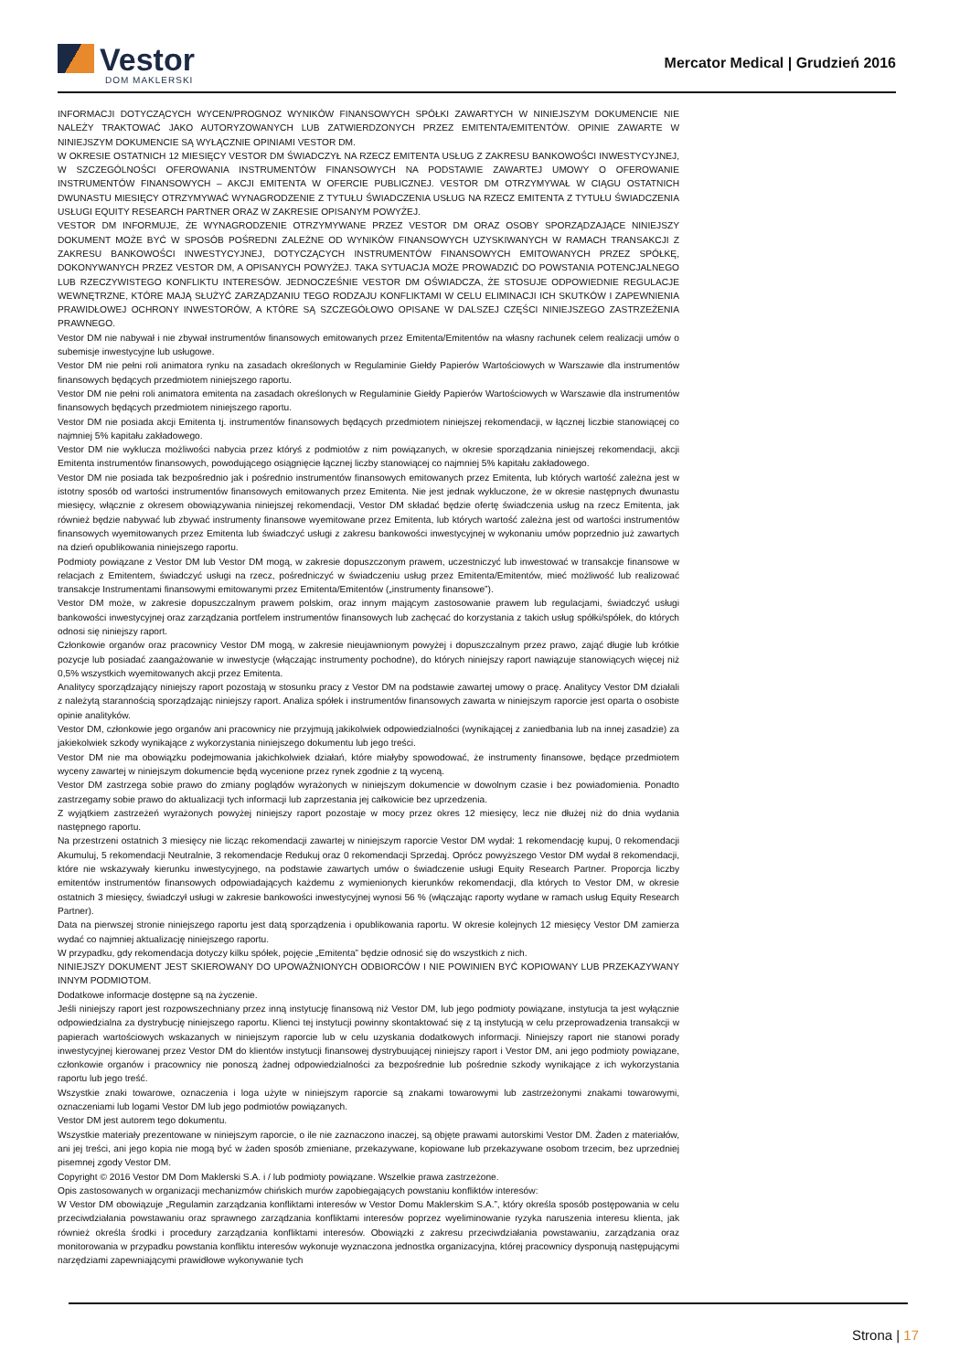Vestor
DOM MAKLERSKI
Mercator Medical | Grudzień 2016
INFORMACJI DOTYCZĄCYCH WYCEN/PROGNOZ WYNIKÓW FINANSOWYCH SPÓŁKI ZAWARTYCH W NINIEJSZYM DOKUMENCIE NIE NALEŻY TRAKTOWAĆ JAKO AUTORYZOWANYCH LUB ZATWIERDZONYCH PRZEZ EMITENTA/EMITENTÓW. OPINIE ZAWARTE W NINIEJSZYM DOKUMENCIE SĄ WYŁĄCZNIE OPINIAMI VESTOR DM.
W OKRESIE OSTATNICH 12 MIESIĘCY VESTOR DM ŚWIADCZYŁ NA RZECZ EMITENTA USŁUG Z ZAKRESU BANKOWOŚCI INWESTYCYJNEJ, W SZCZEGÓLNOŚCI OFEROWANIA INSTRUMENTÓW FINANSOWYCH NA PODSTAWIE ZAWARTEJ UMOWY O OFEROWANIE INSTRUMENTÓW FINANSOWYCH – AKCJI EMITENTA W OFERCIE PUBLICZNEJ. VESTOR DM OTRZYMYWAŁ W CIĄGU OSTATNICH DWUNASTU MIESIĘCY OTRZYMYWAĆ WYNAGRODZENIE Z TYTUŁU ŚWIADCZENIA USŁUG NA RZECZ EMITENTA Z TYTUŁU ŚWIADCZENIA USŁUGI EQUITY RESEARCH PARTNER ORAZ W ZAKRESIE OPISANYM POWYŻEJ.
VESTOR DM INFORMUJE, ŻE WYNAGRODZENIE OTRZYMYWANE PRZEZ VESTOR DM ORAZ OSOBY SPORZĄDZAJĄCE NINIEJSZY DOKUMENT MOŻE BYĆ W SPOSÓB POŚREDNI ZALEŻNE OD WYNIKÓW FINANSOWYCH UZYSKIWANYCH W RAMACH TRANSAKCJI Z ZAKRESU BANKOWOŚCI INWESTYCYJNEJ, DOTYCZĄCYCH INSTRUMENTÓW FINANSOWYCH EMITOWANYCH PRZEZ SPÓŁKĘ, DOKONYWANYCH PRZEZ VESTOR DM, A OPISANYCH POWYŻEJ. TAKA SYTUACJA MOŻE PROWADZIĆ DO POWSTANIA POTENCJALNEGO LUB RZECZYWISTEGO KONFLIKTU INTERESÓW. JEDNOCZEŚNIE VESTOR DM OŚWIADCZA, ŻE STOSUJE ODPOWIEDNIE REGULACJE WEWNĘTRZNE, KTÓRE MAJĄ SŁUŻYĆ ZARZĄDZANIU TEGO RODZAJU KONFLIKTAMI W CELU ELIMINACJI ICH SKUTKÓW I ZAPEWNIENIA PRAWIDŁOWEJ OCHRONY INWESTORÓW, A KTÓRE SĄ SZCZEGÓŁOWO OPISANE W DALSZEJ CZĘŚCI NINIEJSZEGO ZASTRZEŻENIA PRAWNEGO.
Vestor DM nie nabywał i nie zbywał instrumentów finansowych emitowanych przez Emitenta/Emitentów na własny rachunek celem realizacji umów o subemisje inwestycyjne lub usługowe.
Vestor DM nie pełni roli animatora rynku na zasadach określonych w Regulaminie Giełdy Papierów Wartościowych w Warszawie dla instrumentów finansowych będących przedmiotem niniejszego raportu.
Vestor DM nie pełni roli animatora emitenta na zasadach określonych w Regulaminie Giełdy Papierów Wartościowych w Warszawie dla instrumentów finansowych będących przedmiotem niniejszego raportu.
Vestor DM nie posiada akcji Emitenta tj. instrumentów finansowych będących przedmiotem niniejszej rekomendacji, w łącznej liczbie stanowiącej co najmniej 5% kapitału zakładowego.
Vestor DM nie wyklucza możliwości nabycia przez któryś z podmiotów z nim powiązanych, w okresie sporządzania niniejszej rekomendacji, akcji Emitenta instrumentów finansowych, powodującego osiągnięcie łącznej liczby stanowiącej co najmniej 5% kapitału zakładowego.
Vestor DM nie posiada tak bezpośrednio jak i pośrednio instrumentów finansowych emitowanych przez Emitenta, lub których wartość zależna jest w istotny sposób od wartości instrumentów finansowych emitowanych przez Emitenta. Nie jest jednak wykluczone, że w okresie następnych dwunastu miesięcy, włącznie z okresem obowiązywania niniejszej rekomendacji, Vestor DM składać będzie ofertę świadczenia usług na rzecz Emitenta, jak również będzie nabywać lub zbywać instrumenty finansowe wyemitowane przez Emitenta, lub których wartość zależna jest od wartości instrumentów finansowych wyemitowanych przez Emitenta lub świadczyć usługi z zakresu bankowości inwestycyjnej w wykonaniu umów poprzednio już zawartych na dzień opublikowania niniejszego raportu.
Podmioty powiązane z Vestor DM lub Vestor DM mogą, w zakresie dopuszczonym prawem, uczestniczyć lub inwestować w transakcje finansowe w relacjach z Emitentem, świadczyć usługi na rzecz, pośredniczyć w świadczeniu usług przez Emitenta/Emitentów, mieć możliwość lub realizować transakcje Instrumentami finansowymi emitowanymi przez Emitenta/Emitentów („instrumenty finansowe”).
Vestor DM może, w zakresie dopuszczalnym prawem polskim, oraz innym mającym zastosowanie prawem lub regulacjami, świadczyć usługi bankowości inwestycyjnej oraz zarządzania portfelem instrumentów finansowych lub zachęcać do korzystania z takich usług spółki/spółek, do których odnosi się niniejszy raport.
Członkowie organów oraz pracownicy Vestor DM mogą, w zakresie nieujawnionym powyżej i dopuszczalnym przez prawo, zająć długie lub krótkie pozycje lub posiadać zaangażowanie w inwestycje (włączając instrumenty pochodne), do których niniejszy raport nawiązuje stanowiących więcej niż 0,5% wszystkich wyemitowanych akcji przez Emitenta.
Analitycy sporządzający niniejszy raport pozostają w stosunku pracy z Vestor DM na podstawie zawartej umowy o pracę. Analitycy Vestor DM działali z należytą starannością sporządzając niniejszy raport. Analiza spółek i instrumentów finansowych zawarta w niniejszym raporcie jest oparta o osobiste opinie analityków.
Vestor DM, członkowie jego organów ani pracownicy nie przyjmują jakikolwiek odpowiedzialności (wynikającej z zaniedbania lub na innej zasadzie) za jakiekolwiek szkody wynikające z wykorzystania niniejszego dokumentu lub jego treści.
Vestor DM nie ma obowiązku podejmowania jakichkolwiek działań, które miałyby spowodować, że instrumenty finansowe, będące przedmiotem wyceny zawartej w niniejszym dokumencie będą wycenione przez rynek zgodnie z tą wyceną.
Vestor DM zastrzega sobie prawo do zmiany poglądów wyrażonych w niniejszym dokumencie w dowolnym czasie i bez powiadomienia. Ponadto zastrzegamy sobie prawo do aktualizacji tych informacji lub zaprzestania jej całkowicie bez uprzedzenia.
Z wyjątkiem zastrzeżeń wyrażonych powyżej niniejszy raport pozostaje w mocy przez okres 12 miesięcy, lecz nie dłużej niż do dnia wydania następnego raportu.
Na przestrzeni ostatnich 3 miesięcy nie licząc rekomendacji zawartej w niniejszym raporcie Vestor DM wydał: 1 rekomendację kupuj, 0 rekomendacji Akumuluj, 5 rekomendacji Neutralnie, 3 rekomendacje Redukuj oraz 0 rekomendacji Sprzedaj. Oprócz powyższego Vestor DM wydał 8 rekomendacji, które nie wskazywały kierunku inwestycyjnego, na podstawie zawartych umów o świadczenie usługi Equity Research Partner. Proporcja liczby emitentów instrumentów finansowych odpowiadających każdemu z wymienionych kierunków rekomendacji, dla których to Vestor DM, w okresie ostatnich 3 miesięcy, świadczył usługi w zakresie bankowości inwestycyjnej wynosi 56 % (włączając raporty wydane w ramach usług Equity Research Partner).
Data na pierwszej stronie niniejszego raportu jest datą sporządzenia i opublikowania raportu. W okresie kolejnych 12 miesięcy Vestor DM zamierza wydać co najmniej aktualizację niniejszego raportu.
W przypadku, gdy rekomendacja dotyczy kilku spółek, pojęcie „Emitenta” będzie odnosić się do wszystkich z nich.
NINIEJSZY DOKUMENT JEST SKIEROWANY DO UPOWAŻNIONYCH ODBIORCÓW I NIE POWINIEN BYĆ KOPIOWANY LUB PRZEKAZYWANY INNYM PODMIOTOM.
Dodatkowe informacje dostępne są na życzenie.
Jeśli niniejszy raport jest rozpowszechniany przez inną instytucję finansową niż Vestor DM, lub jego podmioty powiązane, instytucja ta jest wyłącznie odpowiedzialna za dystrybucję niniejszego raportu. Klienci tej instytucji powinny skontaktować się z tą instytucją w celu przeprowadzenia transakcji w papierach wartościowych wskazanych w niniejszym raporcie lub w celu uzyskania dodatkowych informacji. Niniejszy raport nie stanowi porady inwestycyjnej kierowanej przez Vestor DM do klientów instytucji finansowej dystrybuującej niniejszy raport i Vestor DM, ani jego podmioty powiązane, członkowie organów i pracownicy nie ponoszą żadnej odpowiedzialności za bezpośrednie lub pośrednie szkody wynikające z ich wykorzystania raportu lub jego treść.
Wszystkie znaki towarowe, oznaczenia i loga użyte w niniejszym raporcie są znakami towarowymi lub zastrzeżonymi znakami towarowymi, oznaczeniami lub logami Vestor DM lub jego podmiotów powiązanych.
Vestor DM jest autorem tego dokumentu.
Wszystkie materiały prezentowane w niniejszym raporcie, o ile nie zaznaczono inaczej, są objęte prawami autorskimi Vestor DM. Żaden z materiałów, ani jej treści, ani jego kopia nie mogą być w żaden sposób zmieniane, przekazywane, kopiowane lub przekazywane osobom trzecim, bez uprzedniej pisemnej zgody Vestor DM.
Copyright © 2016 Vestor DM Dom Maklerski S.A. i / lub podmioty powiązane. Wszelkie prawa zastrzeżone.
Opis zastosowanych w organizacji mechanizmów chińskich murów zapobiegających powstaniu konfliktów interesów:
W Vestor DM obowiązuje „Regulamin zarządzania konfliktami interesów w Vestor Domu Maklerskim S.A.”, który określa sposób postępowania w celu przeciwdziałania powstawaniu oraz sprawnego zarządzania konfliktami interesów poprzez wyeliminowanie ryzyka naruszenia interesu klienta, jak również określa środki i procedury zarządzania konfliktami interesów. Obowiązki z zakresu przeciwdziałania powstawaniu, zarządzania oraz monitorowania w przypadku powstania konfliktu interesów wykonuje wyznaczona jednostka organizacyjna, której pracownicy dysponują następującymi narzędziami zapewniającymi prawidłowe wykonywanie tych
Strona | 17